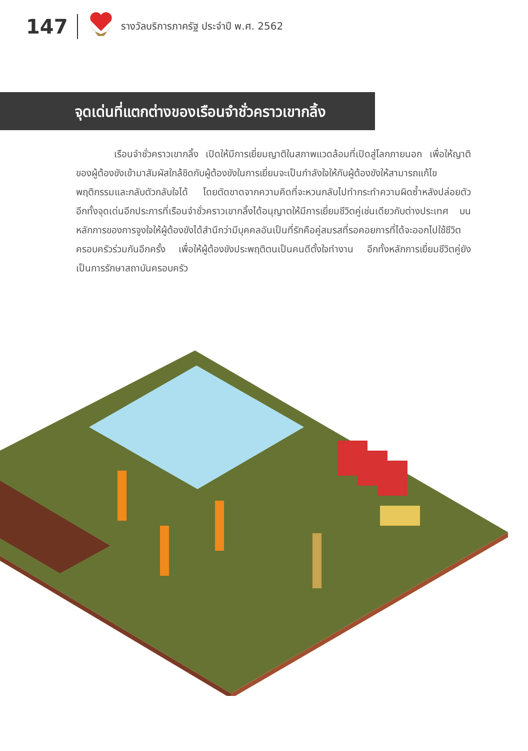147 รางวัลบริการภาครัฐ ประจำปี พ.ศ. 2562
จุดเด่นที่แตกต่างของเรือนจำชั่วคราวเขากลิ้ง
    เรือนจำชั่วคราวเขากลิ้ง เปิดให้มีการเยี่ยมญาติในสภาพแวดล้อมที่เปิดสู่โลกภายนอก เพื่อให้ญาติของผู้ต้องขังเข้ามาสัมผัสใกล้ชิดกับผู้ต้องขังในการเยี่ยมจะเป็นกำลังใจให้กับผู้ต้องขังให้สามารถแก้ไขพฤติกรรมและกลับตัวกลับใจได้ โดยตัดขาดจากความคิดที่จะหวนกลับไปทำกระทำความผิดซ้ำหลังปล่อยตัว อีกทั้งจุดเด่นอีกประการที่เรือนจำชั่วคราวเขากลิ้งได้อนุญาตให้มีการเยี่ยมชีวิตคู่เช่นเดียวกับต่างประเทศ บนหลักการของการจูงใจให้ผู้ต้องขังได้สำนึกว่ามีบุคคลอันเป็นที่รักคือคู่สมรสที่รอคอยการที่ได้จะออกไปใช้ชีวิตครอบครัวร่วมกันอีกครั้ง เพื่อให้ผู้ต้องขังประพฤติตนเป็นคนดีตั้งใจทำงาน อีกทั้งหลักการเยี่ยมชีวิตคู่ยังเป็นการรักษาสถาบันครอบครัว